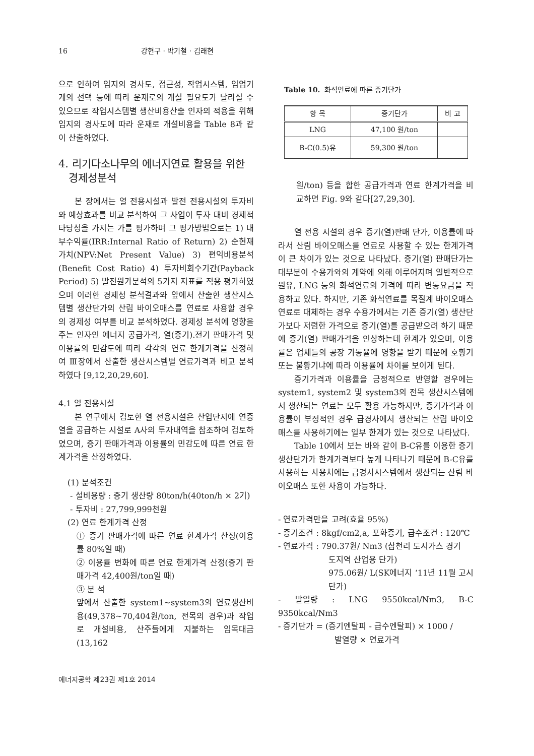16 강현구 · 박기철 · 김래현
으로 인하여 임지의 경사도, 접근성, 작업시스템, 임업기계의 선택 등에 따라 운재로의 개설 필요도가 달라질 수 있으므로 작업시스템별 생산비용산출 인자의 적용을 위해 임지의 경사도에 따라 운재로 개설비용을 Table 8과 같이 산출하였다.
4. 리기다소나무의 에너지연료 활용을 위한
경제성분석
본 장에서는 열 전용시설과 발전 전용시설의 투자비와 예상효과를 비교 분석하여 그 사업이 투자 대비 경제적 타당성을 가지는 가를 평가하며 그 평가방법으로는 1) 내부수익률(IRR:Internal Ratio of Return) 2) 순현재가치(NPV:Net Present Value) 3) 편익비용분석(Benefit Cost Ratio) 4) 투자비회수기간(Payback Period) 5) 발전원가분석의 5가지 지표를 적용 평가하였으며 이러한 경제성 분석결과와 앞에서 산출한 생산시스템별 생산단가의 산림 바이오매스를 연료로 사용할 경우의 경제성 여부를 비교 분석하였다. 경제성 분석에 영향을 주는 인자인 에너지 공급가격, 열(증기).전기 판매가격 및 이용률의 민감도에 따라 각각의 연료 한계가격을 산정하여 Ⅲ장에서 산출한 생산시스템별 연료가격과 비교 분석하였다 [9,12,20,29,60].
4.1 열 전용시설
본 연구에서 검토한 열 전용시설은 산업단지에 연중 열을 공급하는 시설로 A사의 투자내역을 참조하여 검토하였으며, 증기 판매가격과 이용률의 민감도에 따른 연료 한계가격을 산정하였다.
(1) 분석조건
- 설비용량 : 증기 생산량 80ton/h(40ton/h × 2기)
- 투자비 : 27,799,999천원
(2) 연료 한계가격 산정
① 증기 판매가격에 따른 연료 한계가격 산정(이용률 80%일 때)
② 이용률 변화에 따른 연료 한계가격 산정(증기 판매가격 42,400원/ton일 때)
③ 분 석
앞에서 산출한 system1~system3의 연료생산비용(49,378~70,404원/ton, 전목의 경우)과 작업로 개설비용, 산주들에게 지불하는 임목대금(13,162
Table 10. 화석연료에 따른 증기단가
| 항 목 | 증기단가 | 비 고 |
| --- | --- | --- |
| LNG | 47,100 원/ton | |
| B-C(0.5)유 | 59,300 원/ton | |
원/ton) 등을 합한 공급가격과 연료 한계가격을 비교하면 Fig. 9와 같다[27,29,30].
열 전용 시설의 경우 증기(열)판매 단가, 이용률에 따라서 산림 바이오매스를 연료로 사용할 수 있는 한계가격이 큰 차이가 있는 것으로 나타났다. 증기(열) 판매단가는 대부분이 수용가와의 계약에 의해 이루어지며 일반적으로 원유, LNG 등의 화석연료의 가격에 따라 변동요금을 적용하고 있다. 하지만, 기존 화석연료를 목질계 바이오매스 연료로 대체하는 경우 수용가에서는 기존 증기(열) 생산단가보다 저렴한 가격으로 증기(열)를 공급받으려 하기 때문에 증기(열) 판매가격을 인상하는데 한계가 있으며, 이용률은 업체들의 공장 가동율에 영향을 받기 때문에 호황기 또는 불황기냐에 따라 이용률에 차이를 보이게 된다.
증기가격과 이용률을 긍정적으로 반영할 경우에는 system1, system2 및 system3의 전목 생산시스템에서 생산되는 연료는 모두 활용 가능하지만, 증기가격과 이용률이 부정적인 경우 급경사에서 생산되는 산림 바이오매스를 사용하기에는 일부 한계가 있는 것으로 나타났다.
Table 10에서 보는 바와 같이 B-C유를 이용한 증기 생산단가가 한계가격보다 높게 나타나기 때문에 B-C유를 사용하는 사용처에는 급경사시스템에서 생산되는 산림 바이오매스 또한 사용이 가능하다.
- 연료가격만을 고려(효율 95%)
- 증기조건 : 8kgf/cm2,a, 포화증기, 급수조건 : 120℃
- 연료가격 : 790.37원/ Nm3 (삼천리 도시가스 경기
도지역 산업용 단가)
975.06원/ L(SK에너지 ‘11년 11월 고시단가)
- 발열량 : LNG 9550kcal/Nm3, B-C 9350kcal/Nm3
- 증기단가 = (증기엔탈피 - 급수엔탈피) × 1000 /
발열량 × 연료가격
에너지공학 제23권 제1호 2014